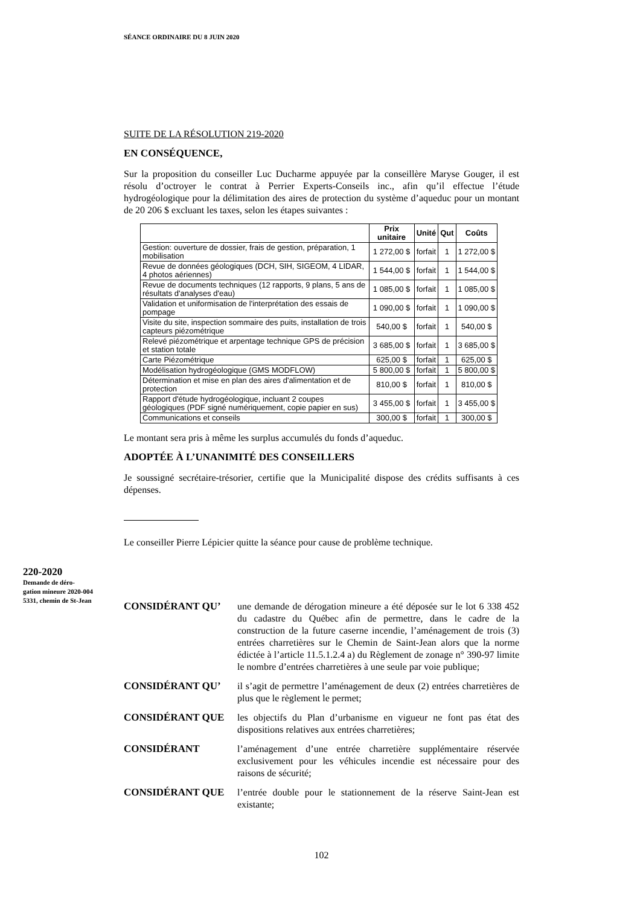SÉANCE ORDINAIRE DU 8 JUIN 2020
SUITE DE LA RÉSOLUTION 219-2020
EN CONSÉQUENCE,
Sur la proposition du conseiller Luc Ducharme appuyée par la conseillère Maryse Gouger, il est résolu d’octroyer le contrat à Perrier Experts-Conseils inc., afin qu’il effectue l’étude hydrogéologique pour la délimitation des aires de protection du système d’aqueduc pour un montant de 20 206 $ excluant les taxes, selon les étapes suivantes :
| | Prix unitaire | Unité | Qut | Coûts |
| --- | --- | --- | --- | --- |
| Gestion: ouverture de dossier, frais de gestion, préparation, 1 mobilisation | 1 272,00 $ | forfait | 1 | 1 272,00 $ |
| Revue de données géologiques (DCH, SIH, SIGEOM, 4 LIDAR, 4 photos aériennes) | 1 544,00 $ | forfait | 1 | 1 544,00 $ |
| Revue de documents techniques (12 rapports, 9 plans, 5 ans de résultats d'analyses d'eau) | 1 085,00 $ | forfait | 1 | 1 085,00 $ |
| Validation et uniformisation de l'interprétation des essais de pompage | 1 090,00 $ | forfait | 1 | 1 090,00 $ |
| Visite du site, inspection sommaire des puits, installation de trois capteurs piézométrique | 540,00 $ | forfait | 1 | 540,00 $ |
| Relevé piézométrique et arpentage technique GPS de précision et station totale | 3 685,00 $ | forfait | 1 | 3 685,00 $ |
| Carte Piézométrique | 625,00 $ | forfait | 1 | 625,00 $ |
| Modélisation hydrogéologique (GMS MODFLOW) | 5 800,00 $ | forfait | 1 | 5 800,00 $ |
| Détermination et mise en plan des aires d'alimentation et de protection | 810,00 $ | forfait | 1 | 810,00 $ |
| Rapport d'étude hydrogéologique, incluant 2 coupes géologiques (PDF signé numériquement, copie papier en sus) | 3 455,00 $ | forfait | 1 | 3 455,00 $ |
| Communications et conseils | 300,00 $ | forfait | 1 | 300,00 $ |
Le montant sera pris à même les surplus accumulés du fonds d’aqueduc.
ADOPTÉE À L’UNANIMITÉ DES CONSEILLERS
Je soussigné secrétaire-trésorier, certifie que la Municipalité dispose des crédits suffisants à ces dépenses.
Le conseiller Pierre Lépicier quitte la séance pour cause de problème technique.
CONSIDÉRANT QU’ une demande de dérogation mineure a été déposée sur le lot 6 338 452 du cadastre du Québec afin de permettre, dans le cadre de la construction de la future caserne incendie, l’aménagement de trois (3) entrées charretières sur le Chemin de Saint-Jean alors que la norme édictée à l’article 11.5.1.2.4 a) du Règlement de zonage n° 390-97 limite le nombre d’entrées charretières à une seule par voie publique;
CONSIDÉRANT QU’ il s’agit de permettre l’aménagement de deux (2) entrées charretières de plus que le règlement le permet;
CONSIDÉRANT QUE les objectifs du Plan d’urbanisme en vigueur ne font pas état des dispositions relatives aux entrées charretières;
CONSIDÉRANT l’aménagement d’une entrée charretière supplémentaire réservée exclusivement pour les véhicules incendie est nécessaire pour des raisons de sécurité;
CONSIDÉRANT QUE l’entrée double pour le stationnement de la réserve Saint-Jean est existante;
220-2020
Demande de déro-
gation mineure 2020-004
5331, chemin de St-Jean
102